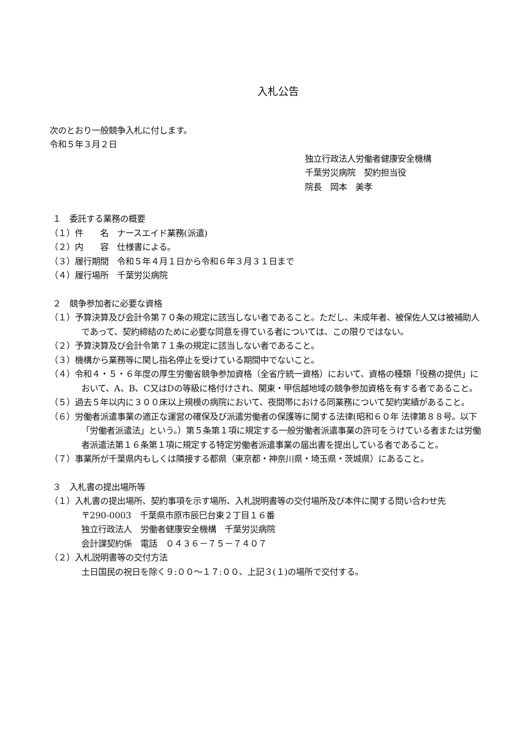入札公告
次のとおり一般競争入札に付します。
令和５年３月２日
独立行政法人労働者健康安全機構
千葉労災病院　契約担当役
院長　岡本　美孝
１　委託する業務の概要
（１）件　　名　ナースエイド業務(派遣)
（２）内　　容　仕様書による。
（３）履行期間　令和５年４月１日から令和６年３月３１日まで
（４）履行場所　千葉労災病院
２　競争参加者に必要な資格
（１）予算決算及び会計令第７０条の規定に該当しない者であること。ただし、未成年者、被保佐人又は被補助人であって、契約締結のために必要な同意を得ている者については、この限りではない。
（２）予算決算及び会計令第７１条の規定に該当しない者であること。
（３）機構から業務等に関し指名停止を受けている期間中でないこと。
（４）令和４・５・６年度の厚生労働省競争参加資格（全省庁統一資格）において、資格の種類「役務の提供」において、A、B、C又はDの等級に格付けされ、関東・甲信越地域の競争参加資格を有する者であること。
（５）過去５年以内に３００床以上規模の病院において、夜間帯における同業務について契約実績があること。
（６）労働者派遣事業の適正な運営の確保及び派遣労働者の保護等に関する法律(昭和６０年 法律第８８号。以下「労働者派遣法」という。）第５条第１項に規定する一般労働者派遣事業の許可をうけている者または労働者派遣法第１６条第１項に規定する特定労働者派遣事業の届出書を提出している者であること。
（７）事業所が千葉県内もしくは隣接する都県（東京都・神奈川県・埼玉県・茨城県）にあること。
３　入札書の提出場所等
（１）入札書の提出場所、契約事項を示す場所、入札説明書等の交付場所及び本件に関する問い合わせ先
〒290-0003　千葉県市原市辰巳台東２丁目１６番
独立行政法人　労働者健康安全機構　千葉労災病院
会計課契約係　電話　０４３６－７５－７４０７
（２）入札説明書等の交付方法
土日国民の祝日を除く９:００～１７:００、上記３(１)の場所で交付する。